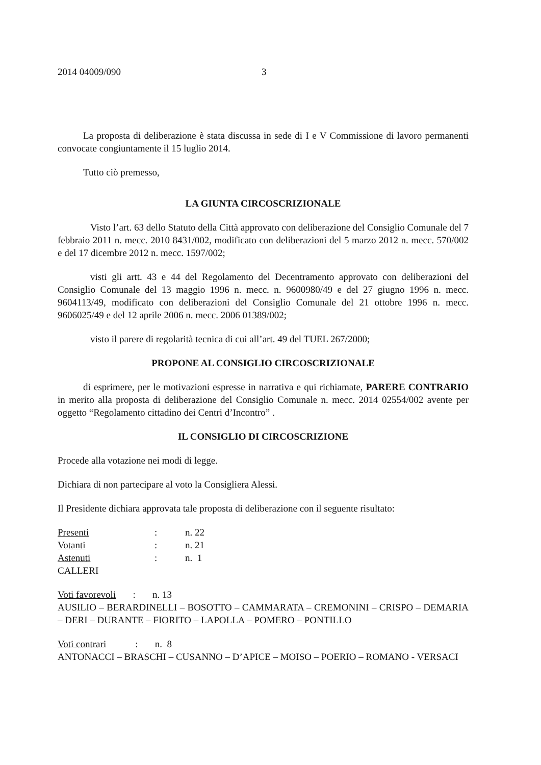2014 04009/090 3
La proposta di deliberazione è stata discussa in sede di I e V Commissione di lavoro permanenti convocate congiuntamente il 15 luglio 2014.
Tutto ciò premesso,
LA GIUNTA CIRCOSCRIZIONALE
Visto l’art. 63 dello Statuto della Città approvato con deliberazione del Consiglio Comunale del 7 febbraio 2011 n. mecc. 2010 8431/002, modificato con deliberazioni del 5 marzo 2012 n. mecc. 570/002 e del 17 dicembre 2012 n. mecc. 1597/002;
visti gli artt. 43 e 44 del Regolamento del Decentramento approvato con deliberazioni del Consiglio Comunale del 13 maggio 1996 n. mecc. n. 9600980/49 e del 27 giugno 1996 n. mecc. 9604113/49, modificato con deliberazioni del Consiglio Comunale del 21 ottobre 1996 n. mecc. 9606025/49 e del 12 aprile 2006 n. mecc. 2006 01389/002;
visto il parere di regolarità tecnica di cui all’art. 49 del TUEL 267/2000;
PROPONE AL CONSIGLIO CIRCOSCRIZIONALE
di esprimere, per le motivazioni espresse in narrativa e qui richiamate, PARERE CONTRARIO in merito alla proposta di deliberazione del Consiglio Comunale n. mecc. 2014 02554/002 avente per oggetto “Regolamento cittadino dei Centri d’Incontro” .
IL CONSIGLIO DI CIRCOSCRIZIONE
Procede alla votazione nei modi di legge.
Dichiara di non partecipare al voto la Consigliera Alessi.
Il Presidente dichiara approvata tale proposta di deliberazione con il seguente risultato:
Presenti: n. 22
Votanti: n. 21
Astenuti: n. 1
CALLERI
Voti favorevoli : n. 13
AUSILIO – BERARDINELLI – BOSOTTO – CAMMARATA – CREMONINI – CRISPO – DEMARIA – DERI – DURANTE – FIORITO – LAPOLLA – POMERO – PONTILLO
Voti contrari : n. 8
ANTONACCI – BRASCHI – CUSANNO – D’APICE – MOISO – POERIO – ROMANO - VERSACI